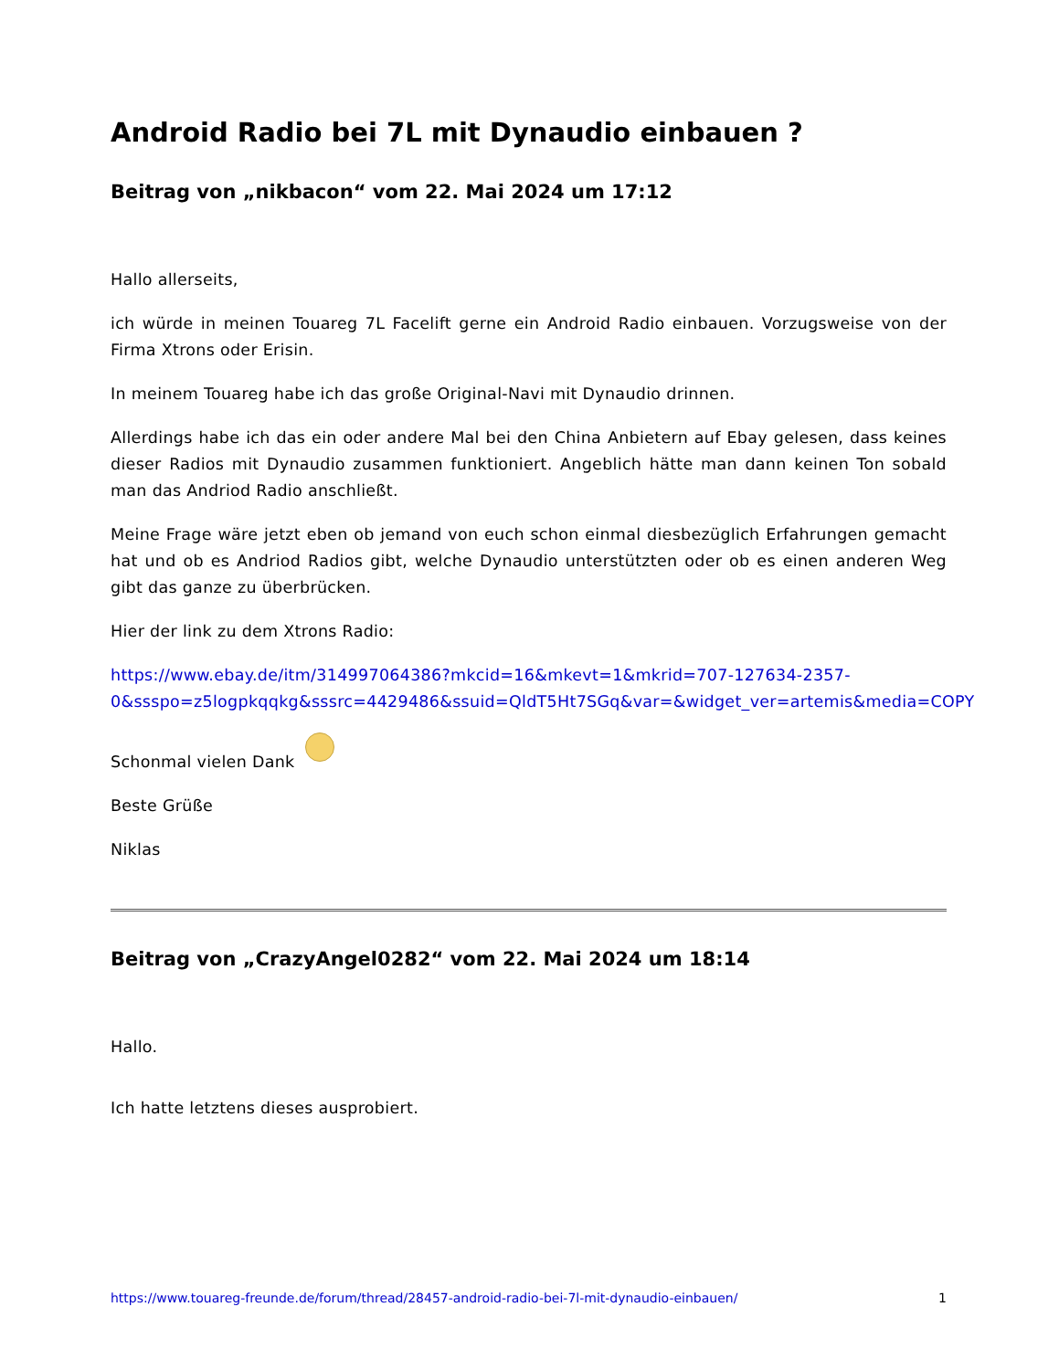Android Radio bei 7L mit Dynaudio einbauen ?
Beitrag von „nikbacon“ vom 22. Mai 2024 um 17:12
Hallo allerseits,
ich würde in meinen Touareg 7L Facelift gerne ein Android Radio einbauen. Vorzugsweise von der Firma Xtrons oder Erisin.
In meinem Touareg habe ich das große Original-Navi mit Dynaudio drinnen.
Allerdings habe ich das ein oder andere Mal bei den China Anbietern auf Ebay gelesen, dass keines dieser Radios mit Dynaudio zusammen funktioniert. Angeblich hätte man dann keinen Ton sobald man das Andriod Radio anschließt.
Meine Frage wäre jetzt eben ob jemand von euch schon einmal diesbezüglich Erfahrungen gemacht hat und ob es Andriod Radios gibt, welche Dynaudio unterstützten oder ob es einen anderen Weg gibt das ganze zu überbrücken.
Hier der link zu dem Xtrons Radio:
https://www.ebay.de/itm/314997064386?mkcid=16&mkevt=1&mkrid=707-127634-2357-
0&ssspo=z5logpkqqkg&sssrc=4429486&ssuid=QldT5Ht7SGq&var=&widget_ver=artemis&media=COPY
Schonmal vielen Dank
Beste Grüße
Niklas
Beitrag von „CrazyAngel0282“ vom 22. Mai 2024 um 18:14
Hallo.
Ich hatte letztens dieses ausprobiert.
https://www.touareg-freunde.de/forum/thread/28457-android-radio-bei-7l-mit-dynaudio-einbauen/ 1